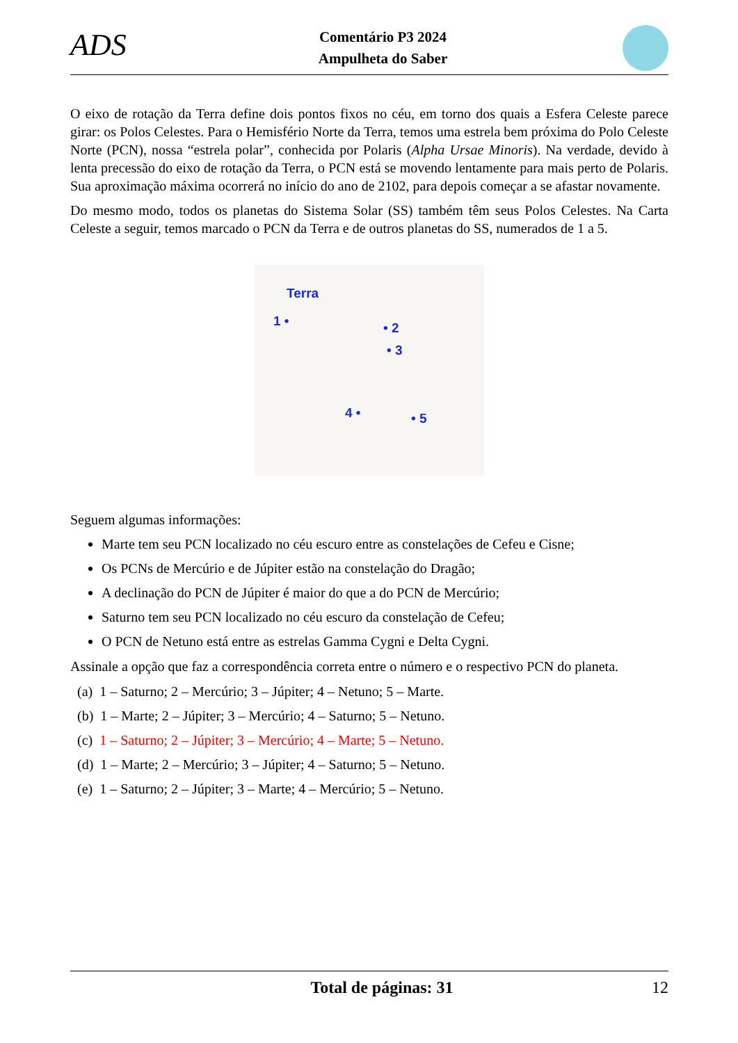ADS
Comentário P3 2024
Ampulheta do Saber
O eixo de rotação da Terra define dois pontos fixos no céu, em torno dos quais a Esfera Celeste parece girar: os Polos Celestes. Para o Hemisfério Norte da Terra, temos uma estrela bem próxima do Polo Celeste Norte (PCN), nossa “estrela polar”, conhecida por Polaris (Alpha Ursae Minoris). Na verdade, devido à lenta precessão do eixo de rotação da Terra, o PCN está se movendo lentamente para mais perto de Polaris. Sua aproximação máxima ocorrerá no início do ano de 2102, para depois começar a se afastar novamente.
Do mesmo modo, todos os planetas do Sistema Solar (SS) também têm seus Polos Celestes. Na Carta Celeste a seguir, temos marcado o PCN da Terra e de outros planetas do SS, numerados de 1 a 5.
Terra
1 • • 2
• 3
4 • • 5
Seguem algumas informações:
Marte tem seu PCN localizado no céu escuro entre as constelações de Cefeu e Cisne;
Os PCNs de Mercúrio e de Júpiter estão na constelação do Dragão;
A declinação do PCN de Júpiter é maior do que a do PCN de Mercúrio;
Saturno tem seu PCN localizado no céu escuro da constelação de Cefeu;
O PCN de Netuno está entre as estrelas Gamma Cygni e Delta Cygni.
Assinale a opção que faz a correspondência correta entre o número e o respectivo PCN do planeta.
(a) 1 – Saturno; 2 – Mercúrio; 3 – Júpiter; 4 – Netuno; 5 – Marte.
(b) 1 – Marte; 2 – Júpiter; 3 – Mercúrio; 4 – Saturno; 5 – Netuno.
(c) 1 – Saturno; 2 – Júpiter; 3 – Mercúrio; 4 – Marte; 5 – Netuno.
(d) 1 – Marte; 2 – Mercúrio; 3 – Júpiter; 4 – Saturno; 5 – Netuno.
(e) 1 – Saturno; 2 – Júpiter; 3 – Marte; 4 – Mercúrio; 5 – Netuno.
Total de páginas: 31 12